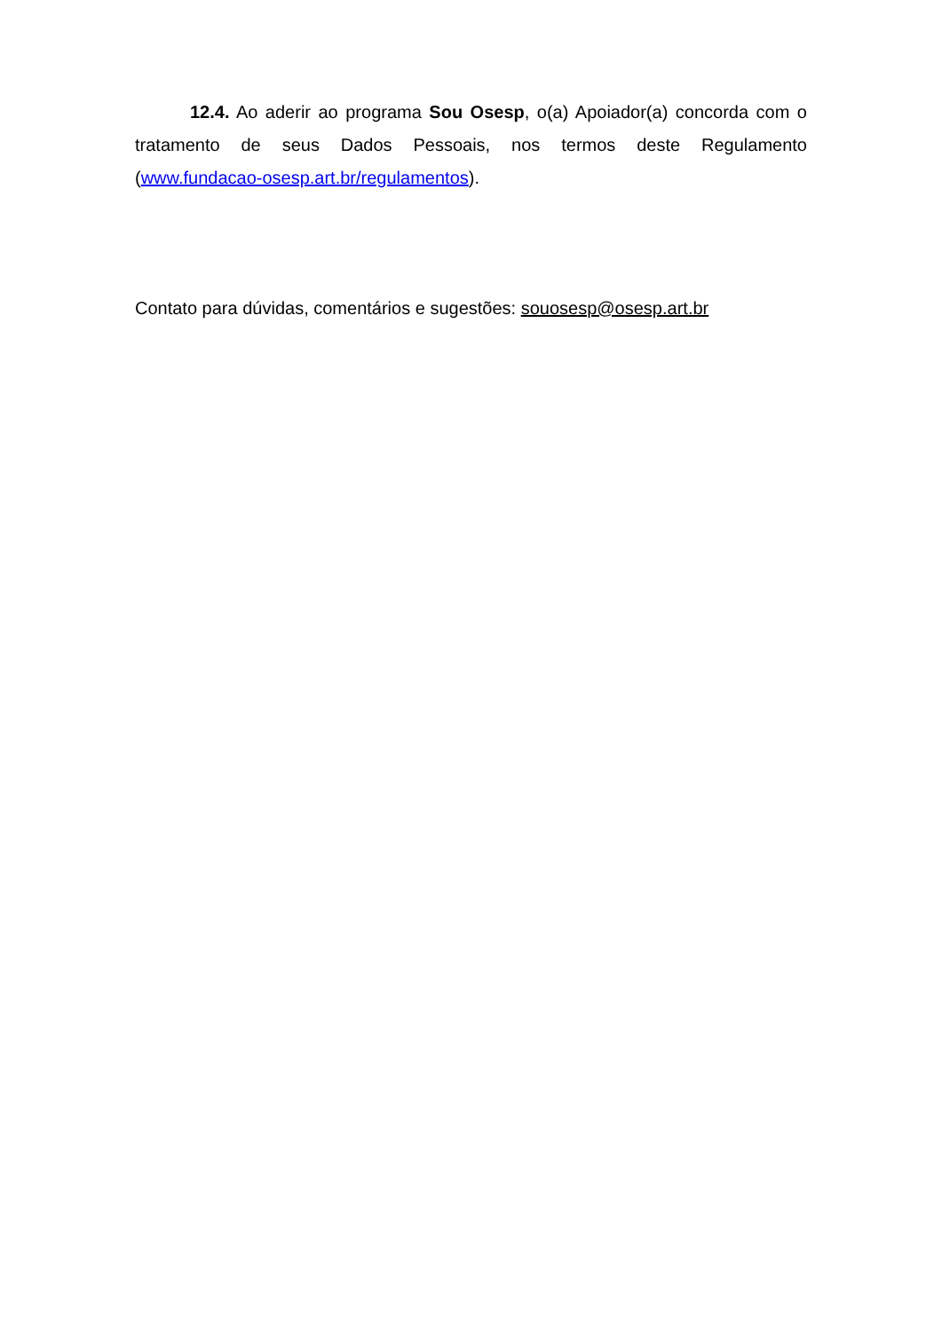12.4. Ao aderir ao programa Sou Osesp, o(a) Apoiador(a) concorda com o tratamento de seus Dados Pessoais, nos termos deste Regulamento (www.fundacao-osesp.art.br/regulamentos).
Contato para dúvidas, comentários e sugestões: souosesp@osesp.art.br